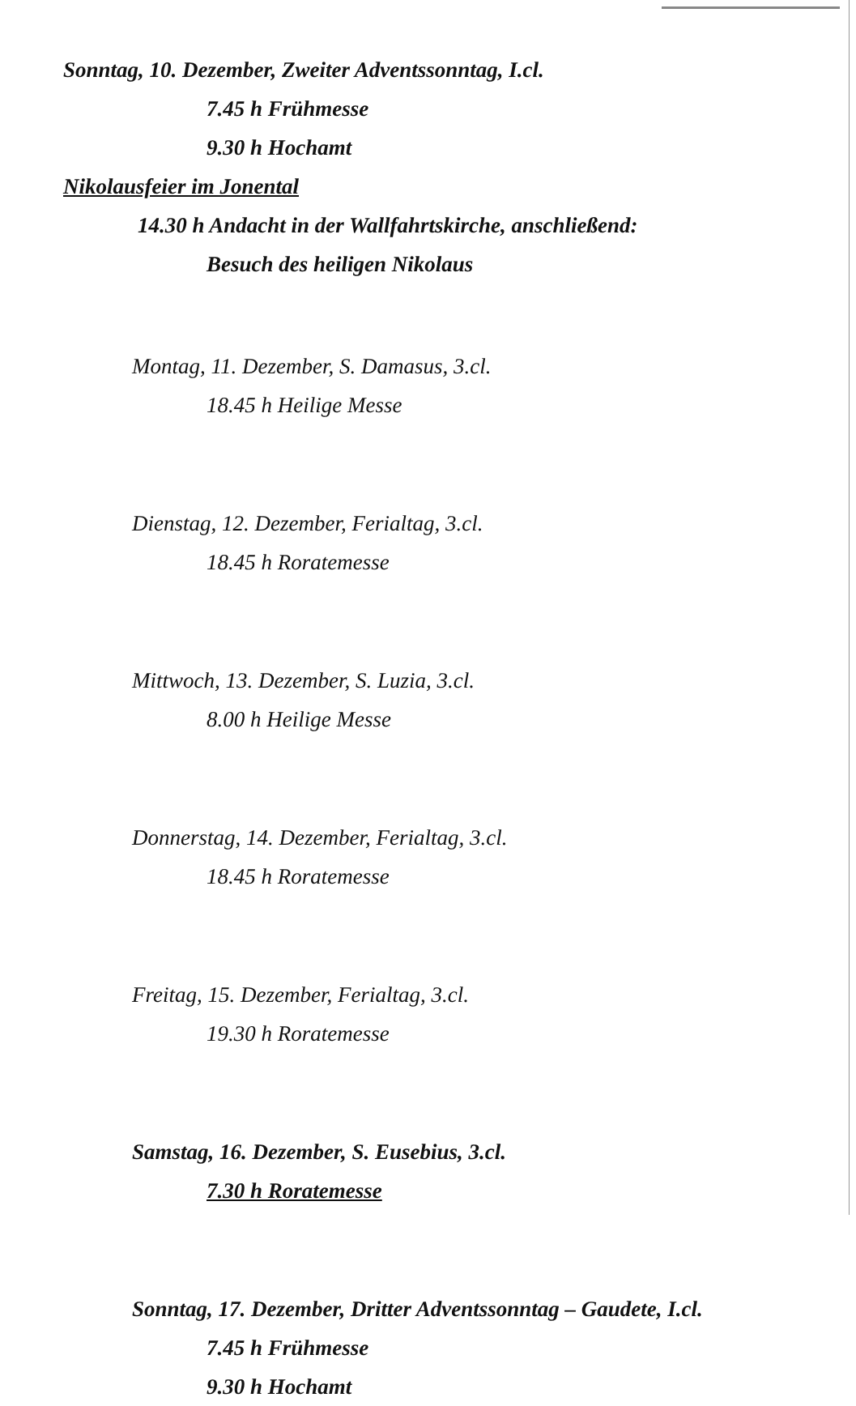Sonntag, 10. Dezember, Zweiter Adventssonntag, I.cl.
7.45 h Frühmesse
9.30 h Hochamt
Nikolausfeier im Jonental
14.30 h Andacht in der Wallfahrtskirche, anschließend:
Besuch des heiligen Nikolaus
Montag, 11. Dezember, S. Damasus, 3.cl.
18.45 h Heilige Messe
Dienstag, 12. Dezember, Ferialtag, 3.cl.
18.45 h Roratemesse
Mittwoch, 13. Dezember, S. Luzia, 3.cl.
8.00 h Heilige Messe
Donnerstag, 14. Dezember, Ferialtag, 3.cl.
18.45 h Roratemesse
Freitag, 15. Dezember, Ferialtag, 3.cl.
19.30 h Roratemesse
Samstag, 16. Dezember, S. Eusebius, 3.cl.
7.30 h Roratemesse
Sonntag, 17. Dezember, Dritter Adventssonntag – Gaudete, I.cl.
7.45 h Frühmesse
9.30 h Hochamt